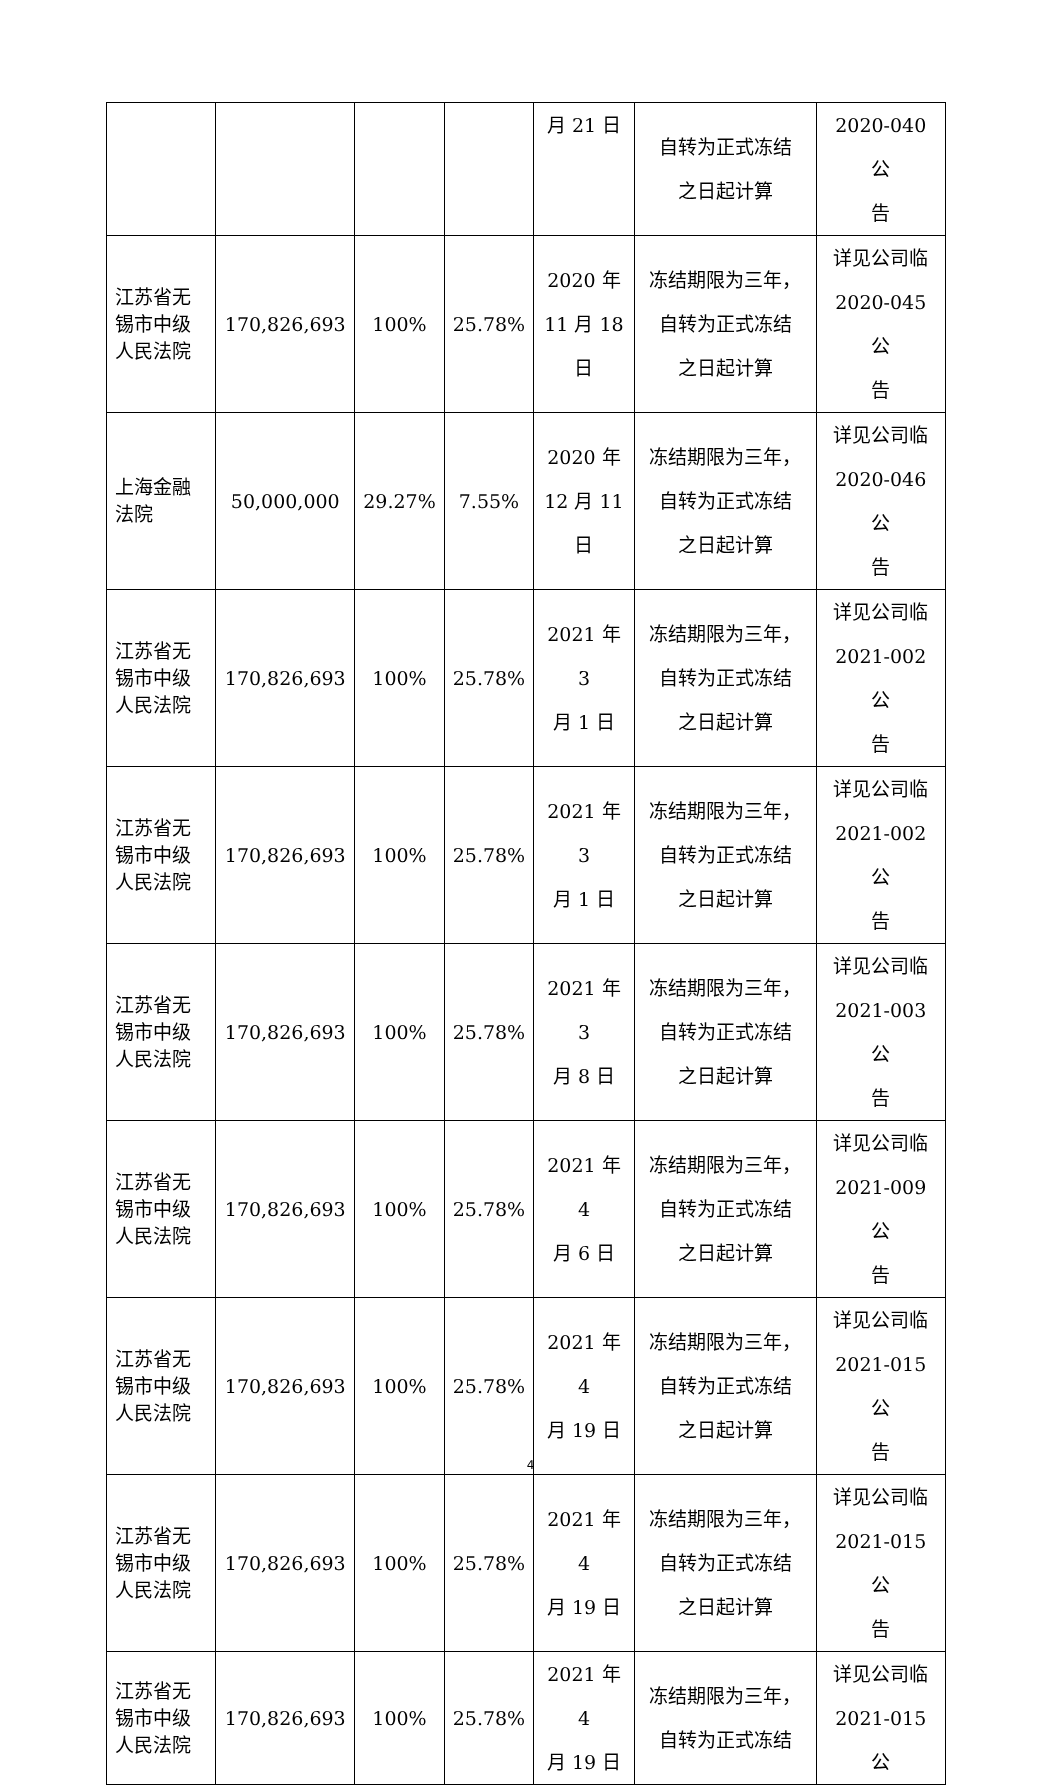| | | | | 月 21 日 | 自转为正式冻结 之日起计算 | 2020-040 公 告 |
| 江苏省无锡市中级人民法院 | 170,826,693 | 100% | 25.78% | 2020 年 11 月 18 日 | 冻结期限为三年， 自转为正式冻结 之日起计算 | 详见公司临 2020-045 公 告 |
| 上海金融法院 | 50,000,000 | 29.27% | 7.55% | 2020 年 12 月 11 日 | 冻结期限为三年， 自转为正式冻结 之日起计算 | 详见公司临 2020-046 公 告 |
| 江苏省无锡市中级人民法院 | 170,826,693 | 100% | 25.78% | 2021 年 3 月 1 日 | 冻结期限为三年， 自转为正式冻结 之日起计算 | 详见公司临 2021-002 公 告 |
| 江苏省无锡市中级人民法院 | 170,826,693 | 100% | 25.78% | 2021 年 3 月 1 日 | 冻结期限为三年， 自转为正式冻结 之日起计算 | 详见公司临 2021-002 公 告 |
| 江苏省无锡市中级人民法院 | 170,826,693 | 100% | 25.78% | 2021 年 3 月 8 日 | 冻结期限为三年， 自转为正式冻结 之日起计算 | 详见公司临 2021-003 公 告 |
| 江苏省无锡市中级人民法院 | 170,826,693 | 100% | 25.78% | 2021 年 4 月 6 日 | 冻结期限为三年， 自转为正式冻结 之日起计算 | 详见公司临 2021-009 公 告 |
| 江苏省无锡市中级人民法院 | 170,826,693 | 100% | 25.78% | 2021 年 4 月 19 日 | 冻结期限为三年， 自转为正式冻结 之日起计算 | 详见公司临 2021-015 公 告 |
| 江苏省无锡市中级人民法院 | 170,826,693 | 100% | 25.78% | 2021 年 4 月 19 日 | 冻结期限为三年， 自转为正式冻结 之日起计算 | 详见公司临 2021-015 公 告 |
| 江苏省无锡市中级人民法院 | 170,826,693 | 100% | 25.78% | 2021 年 4 月 19 日 | 冻结期限为三年， 自转为正式冻结 | 详见公司临 2021-015 公 |
4